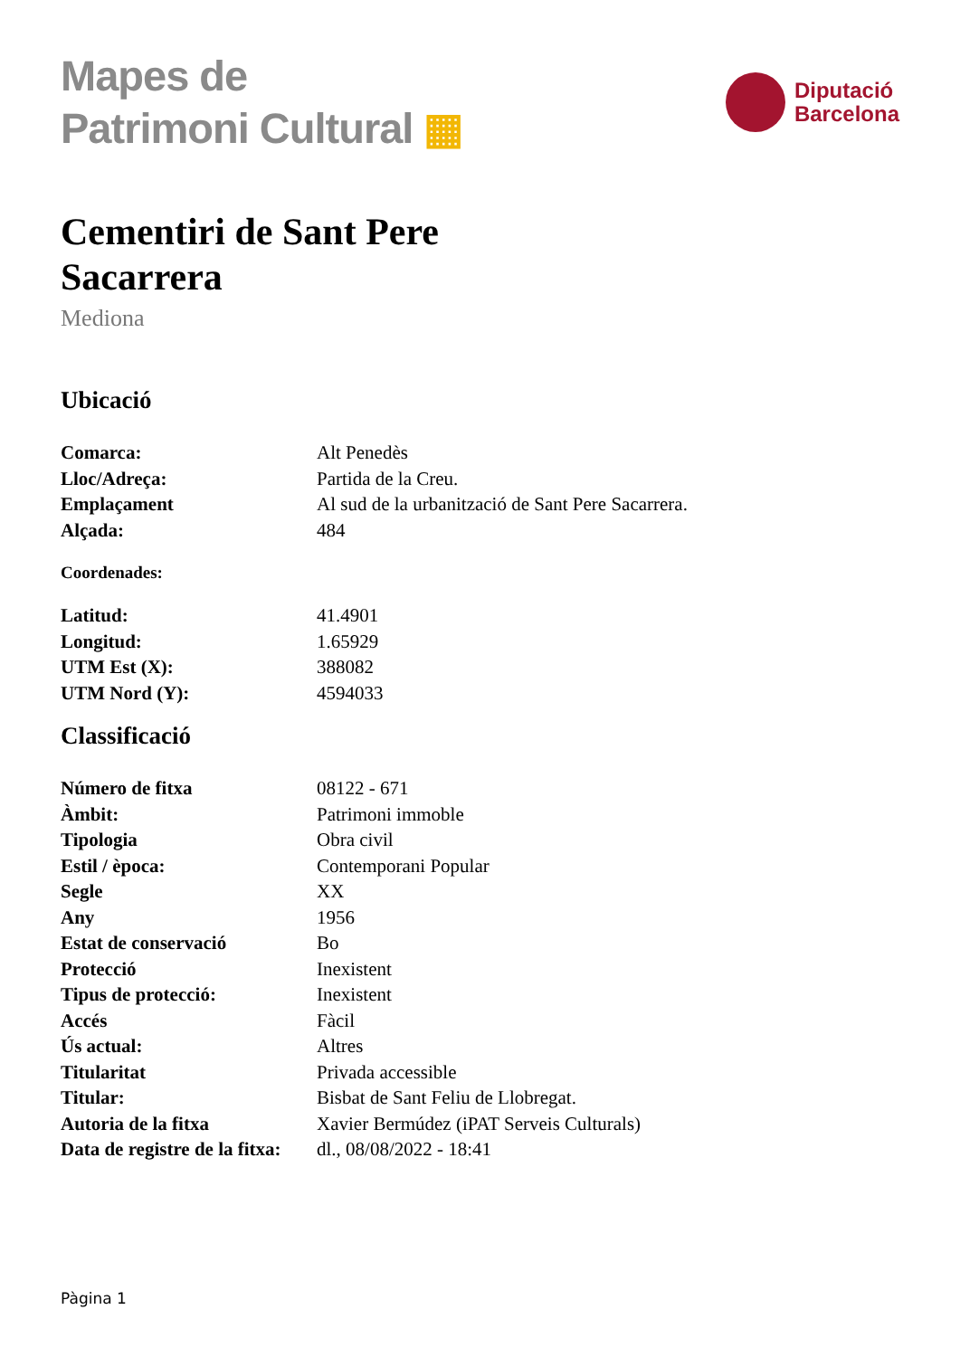Mapes de
Patrimoni Cultural ▦
Diputació
Barcelona
Cementiri de Sant Pere
Sacarrera
Mediona
Ubicació
| Comarca: | Alt Penedès |
| Lloc/Adreça: | Partida de la Creu. |
| Emplaçament | Al sud de la urbanització de Sant Pere Sacarrera. |
| Alçada: | 484 |
Coordenades:
| Latitud: | 41.4901 |
| Longitud: | 1.65929 |
| UTM Est (X): | 388082 |
| UTM Nord (Y): | 4594033 |
Classificació
| Número de fitxa | 08122 - 671 |
| Àmbit: | Patrimoni immoble |
| Tipologia | Obra civil |
| Estil / època: | Contemporani Popular |
| Segle | XX |
| Any | 1956 |
| Estat de conservació | Bo |
| Protecció | Inexistent |
| Tipus de protecció: | Inexistent |
| Accés | Fàcil |
| Ús actual: | Altres |
| Titularitat | Privada accessible |
| Titular: | Bisbat de Sant Feliu de Llobregat. |
| Autoria de la fitxa | Xavier Bermúdez (iPAT Serveis Culturals) |
| Data de registre de la fitxa: | dl., 08/08/2022 - 18:41 |
Pàgina 1